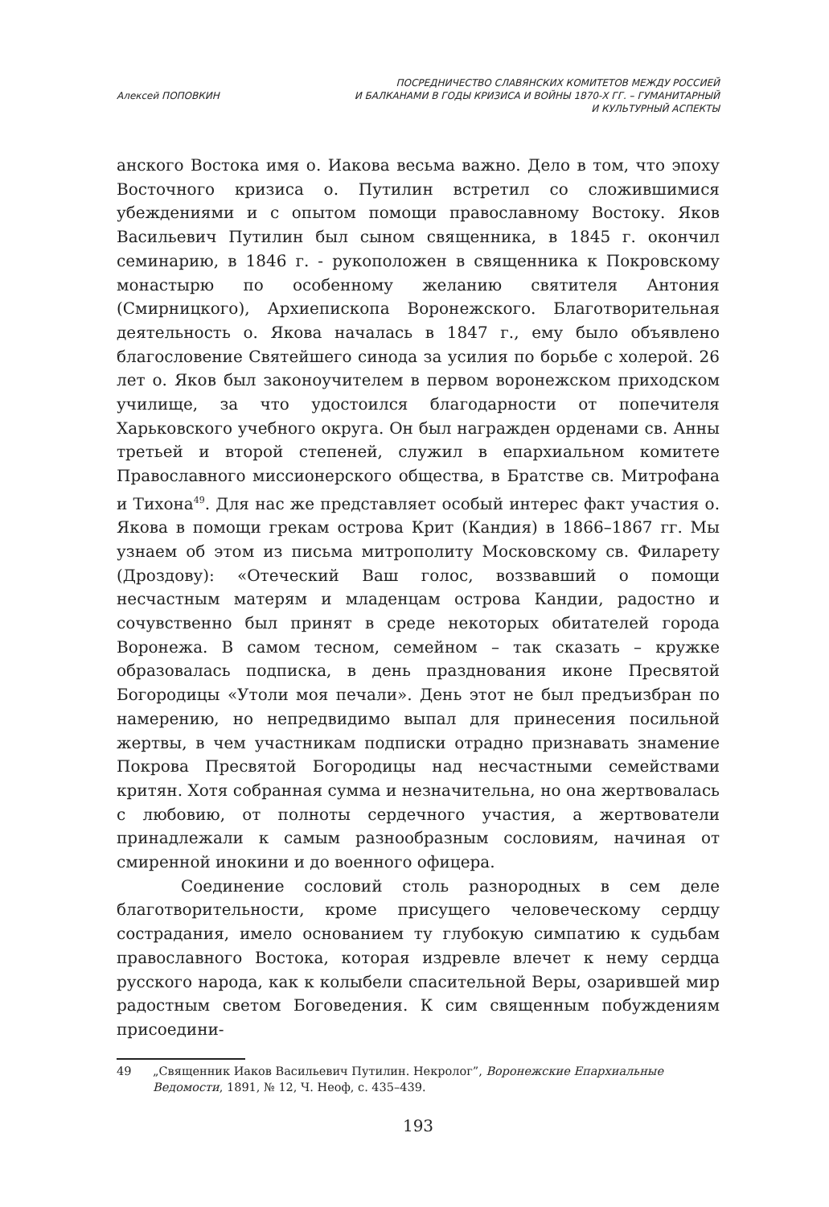Алексей ПОПОВКИН
ПОСРЕДНИЧЕСТВО СЛАВЯНСКИХ КОМИТЕТОВ МЕЖДУ РОССИЕЙ
И БАЛКАНАМИ В ГОДЫ КРИЗИСА И ВОЙНЫ 1870-Х ГГ. – ГУМАНИТАРНЫЙ
И КУЛЬТУРНЫЙ АСПЕКТЫ
анского Востока имя о. Иакова весьма важно. Дело в том, что эпоху Восточного кризиса о. Путилин встретил со сложившимися убеждениями и с опытом помощи православному Востоку. Яков Васильевич Путилин был сыном священника, в 1845 г. окончил семинарию, в 1846 г. - рукоположен в священника к Покровскому монастырю по особенному желанию святителя Антония (Смирницкого), Архиепископа Воронежского. Благотворительная деятельность о. Якова началась в 1847 г., ему было объявлено благословение Святейшего синода за усилия по борьбе с холерой. 26 лет о. Яков был законоучителем в первом воронежском приходском училище, за что удостоился благодарности от попечителя Харьковского учебного округа. Он был награжден орденами св. Анны третьей и второй степеней, служил в епархиальном комитете Православного миссионерского общества, в Братстве св. Митрофана и Тихона<sup>49</sup>. Для нас же представляет особый интерес факт участия о. Якова в помощи грекам острова Крит (Кандия) в 1866–1867 гг. Мы узнаем об этом из письма митрополиту Московскому св. Филарету (Дроздову): «Отеческий Ваш голос, воззвавший о помощи несчастным матерям и младенцам острова Кандии, радостно и сочувственно был принят в среде некоторых обитателей города Воронежа. В самом тесном, семейном – так сказать – кружке образовалась подписка, в день празднования иконе Пресвятой Богородицы «Утоли моя печали». День этот не был предъизбран по намерению, но непредвидимо выпал для принесения посильной жертвы, в чем участникам подписки отрадно признавать знамение Покрова Пресвятой Богородицы над несчастными семействами критян. Хотя собранная сумма и незначительна, но она жертвовалась с любовию, от полноты сердечного участия, а жертвователи принадлежали к самым разнообразным сословиям, начиная от смиренной инокини и до военного офицера.
Соединение сословий столь разнородных в сем деле благотворительности, кроме присущего человеческому сердцу сострадания, имело основанием ту глубокую симпатию к судьбам православного Востока, которая издревле влечет к нему сердца русского народа, как к колыбели спасительной Веры, озарившей мир радостным светом Боговедения. К сим священным побуждениям присоедини-
49 „Священник Иаков Васильевич Путилин. Некролог”, Воронежские Епархиальные Ведомости, 1891, № 12, Ч. Неоф, с. 435–439.
193